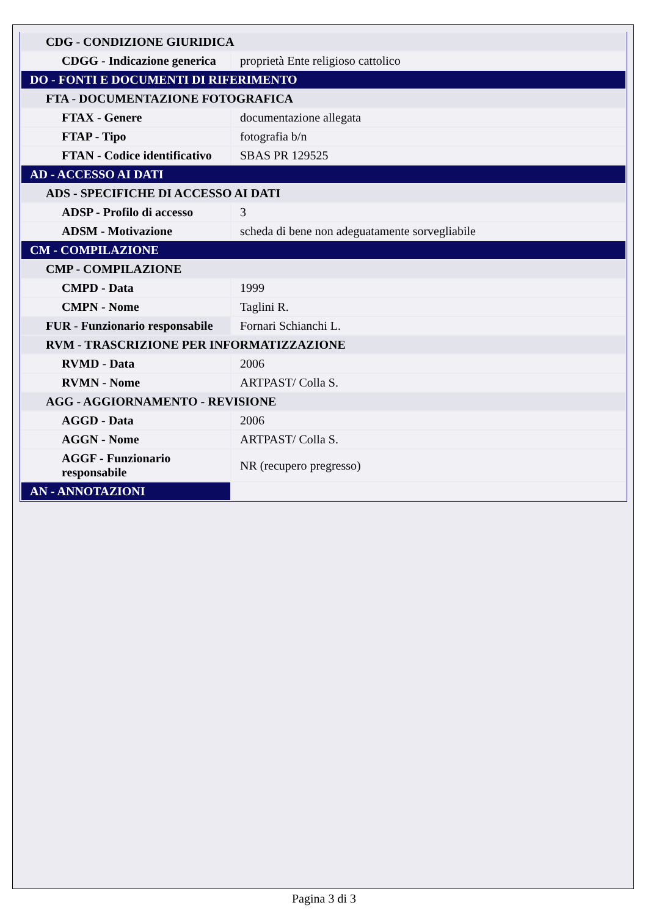| CDG - CONDIZIONE GIURIDICA | |
| CDGG - Indicazione generica | proprietà Ente religioso cattolico |
| DO - FONTI E DOCUMENTI DI RIFERIMENTO | |
| FTA - DOCUMENTAZIONE FOTOGRAFICA | |
| FTAX - Genere | documentazione allegata |
| FTAP - Tipo | fotografia b/n |
| FTAN - Codice identificativo | SBAS PR 129525 |
| AD - ACCESSO AI DATI | |
| ADS - SPECIFICHE DI ACCESSO AI DATI | |
| ADSP - Profilo di accesso | 3 |
| ADSM - Motivazione | scheda di bene non adeguatamente sorvegliabile |
| CM - COMPILAZIONE | |
| CMP - COMPILAZIONE | |
| CMPD - Data | 1999 |
| CMPN - Nome | Taglini R. |
| FUR - Funzionario responsabile | Fornari Schianchi L. |
| RVM - TRASCRIZIONE PER INFORMATIZZAZIONE | |
| RVMD - Data | 2006 |
| RVMN - Nome | ARTPAST/ Colla S. |
| AGG - AGGIORNAMENTO - REVISIONE | |
| AGGD - Data | 2006 |
| AGGN - Nome | ARTPAST/ Colla S. |
| AGGF - Funzionario responsabile | NR (recupero pregresso) |
| AN - ANNOTAZIONI | |
Pagina 3 di 3